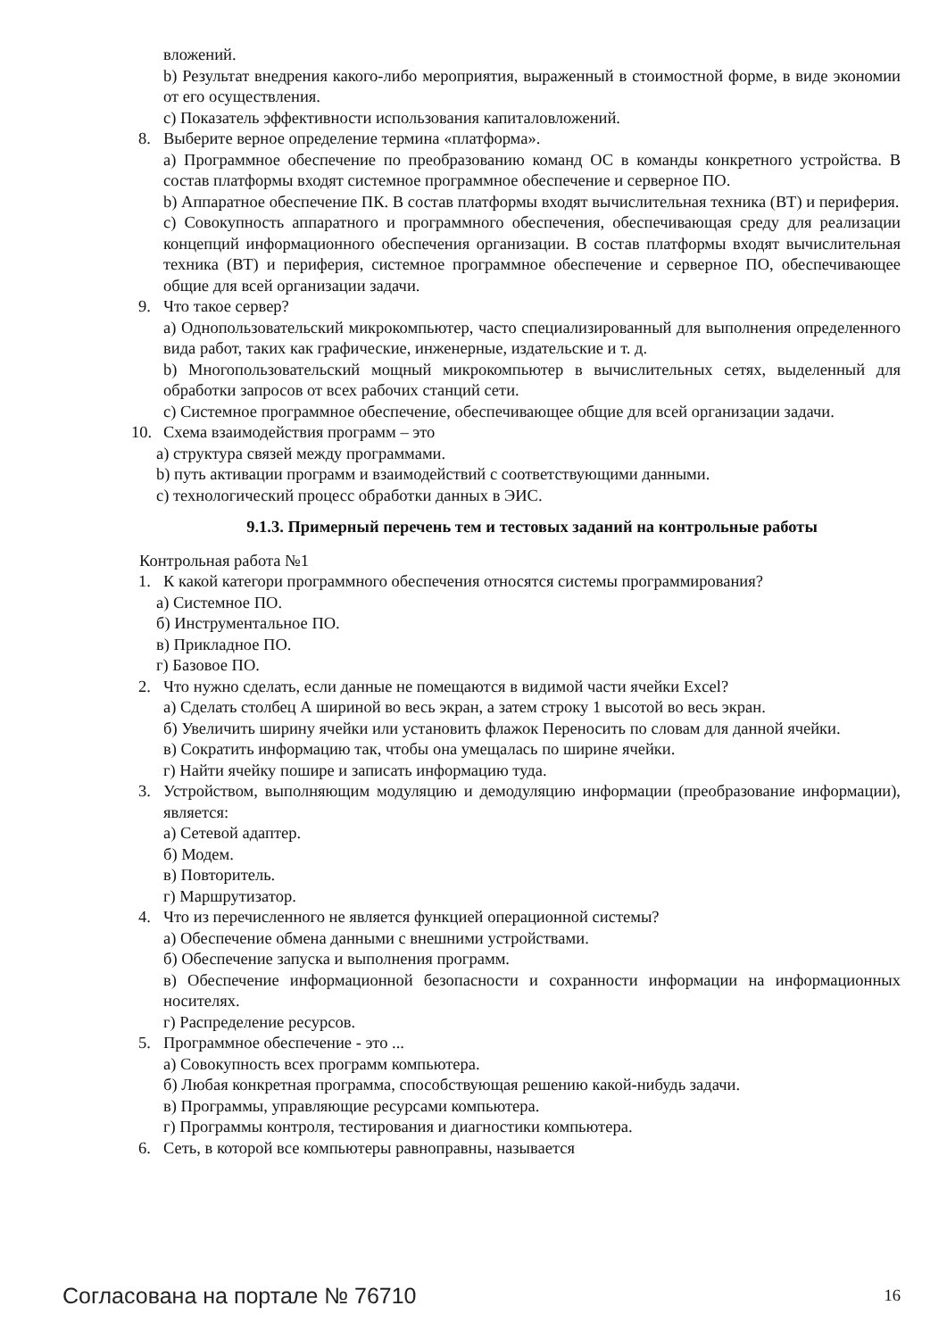вложений.
b) Результат внедрения какого-либо мероприятия, выраженный в стоимостной форме, в виде экономии от его осуществления.
c) Показатель эффективности использования капиталовложений.
8. Выберите верное определение термина «платформа».
a) Программное обеспечение по преобразованию команд ОС в команды конкретного устройства. В состав платформы входят системное программное обеспечение и серверное ПО.
b) Аппаратное обеспечение ПК. В состав платформы входят вычислительная техника (ВТ) и периферия.
c) Совокупность аппаратного и программного обеспечения, обеспечивающая среду для реализации концепций информационного обеспечения организации. В состав платформы входят вычислительная техника (ВТ) и периферия, системное программное обеспечение и серверное ПО, обеспечивающее общие для всей организации задачи.
9. Что такое сервер?
a) Однопользовательский микрокомпьютер, часто специализированный для выполнения определенного вида работ, таких как графические, инженерные, издательские и т. д.
b) Многопользовательский мощный микрокомпьютер в вычислительных сетях, выделенный для обработки запросов от всех рабочих станций сети.
c) Системное программное обеспечение, обеспечивающее общие для всей организации задачи.
10. Схема взаимодействия программ – это
a) структура связей между программами.
b) путь активации программ и взаимодействий с соответствующими данными.
c) технологический процесс обработки данных в ЭИС.
9.1.3. Примерный перечень тем и тестовых заданий на контрольные работы
Контрольная работа №1
1. К какой категори программного обеспечения относятся системы программирования?
а) Системное ПО.
б) Инструментальное ПО.
в) Прикладное ПО.
г) Базовое ПО.
2. Что нужно сделать, если данные не помещаются в видимой части ячейки Excel?
а) Сделать столбец А шириной во весь экран, а затем строку 1 высотой во весь экран.
б) Увеличить ширину ячейки или установить флажок Переносить по словам для данной ячейки.
в) Сократить информацию так, чтобы она умещалась по ширине ячейки.
г) Найти ячейку пошире и записать информацию туда.
3. Устройством, выполняющим модуляцию и демодуляцию информации (преобразование информации), является:
а) Сетевой адаптер.
б) Модем.
в) Повторитель.
г) Маршрутизатор.
4. Что из перечисленного не является функцией операционной системы?
а) Обеспечение обмена данными с внешними устройствами.
б) Обеспечение запуска и выполнения программ.
в) Обеспечение информационной безопасности и сохранности информации на информационных носителях.
г) Распределение ресурсов.
5. Программное обеспечение - это ...
а) Совокупность всех программ компьютера.
б) Любая конкретная программа, способствующая решению какой-нибудь задачи.
в) Программы, управляющие ресурсами компьютера.
г) Программы контроля, тестирования и диагностики компьютера.
6. Сеть, в которой все компьютеры равноправны, называется
Согласована на портале № 76710 16